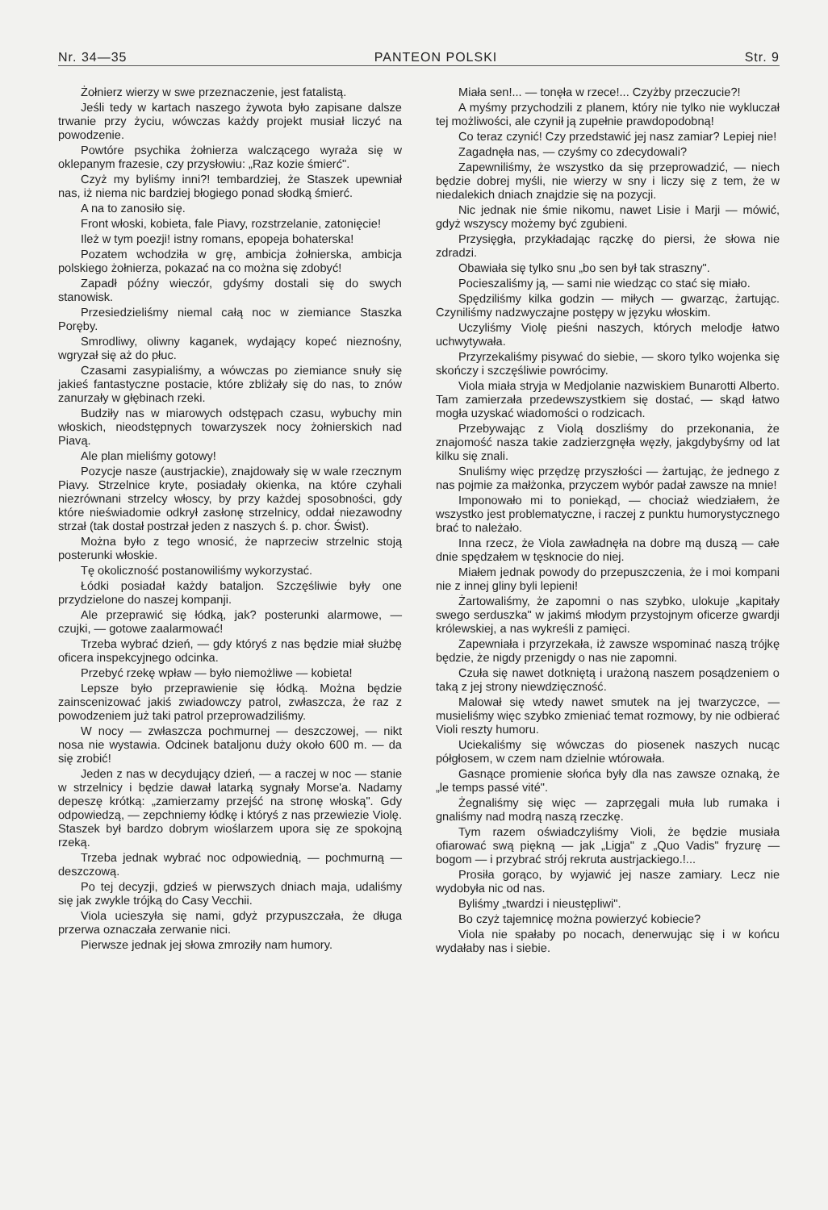Nr. 34—35 PANTEON POLSKI Str. 9
Żołnierz wierzy w swe przeznaczenie, jest fatalistą.
Jeśli tedy w kartach naszego żywota było zapisane dalsze trwanie przy życiu, wówczas każdy projekt musiał liczyć na powodzenie.
Powtóre psychika żołnierza walczącego wyraża się w oklepanym frazesie, czy przysłowiu: „Raz kozie śmierć".
Czyż my byliśmy inni?! tembardziej, że Staszek upewniał nas, iż niema nic bardziej błogiego ponad słodką śmierć.
A na to zanosiło się.
Front włoski, kobieta, fale Piavy, rozstrzelanie, zatonięcie!
Ileż w tym poezji! istny romans, epopeja bohaterska!
Pozatem wchodziła w grę, ambicja żołnierska, ambicja polskiego żołnierza, pokazać na co można się zdobyć!
Zapadł późny wieczór, gdyśmy dostali się do swych stanowisk.
Przesiedzieliśmy niemal całą noc w ziemiance Staszka Poręby.
Smrodliwy, oliwny kaganek, wydający kopeć nieznośny, wgryzał się aż do płuc.
Czasami zasypialiśmy, a wówczas po ziemiance snuły się jakieś fantastyczne postacie, które zbliżały się do nas, to znów zanurzały w głębinach rzeki.
Budziły nas w miarowych odstępach czasu, wybuchy min włoskich, nieodstępnych towarzyszek nocy żołnierskich nad Piavą.
Ale plan mieliśmy gotowy!
Pozycje nasze (austrjackie), znajdowały się w wale rzecznym Piavy. Strzelnice kryte, posiadały okienka, na które czyhali niezrównani strzelcy włoscy, by przy każdej sposobności, gdy które nieświadomie odkrył zasłonę strzelnicy, oddał niezawodny strzał (tak dostał postrzał jeden z naszych ś. p. chor. Świst).
Można było z tego wnosić, że naprzeciw strzelnic stoją posterunki włoskie.
Tę okoliczność postanowiliśmy wykorzystać.
Łódki posiadał każdy bataljon. Szczęśliwie były one przydzielone do naszej kompanji.
Ale przeprawić się łódką, jak? posterunki alarmowe, — czujki, — gotowe zaalarmować!
Trzeba wybrać dzień, — gdy któryś z nas będzie miał służbę oficera inspekcyjnego odcinka.
Przebyć rzekę wpław — było niemożliwe — kobieta!
Lepsze było przeprawienie się łódką. Można będzie zainscenizować jakiś zwiadowczy patrol, zwłaszcza, że raz z powodzeniem już taki patrol przeprowadziliśmy.
W nocy — zwłaszcza pochmurnej — deszczowej, — nikt nosa nie wystawia. Odcinek bataljonu duży około 600 m. — da się zrobić!
Jeden z nas w decydujący dzień, — a raczej w noc — stanie w strzelnicy i będzie dawał latarką sygnały Morse'a. Nadamy depeszę krótką: „zamierzamy przejść na stronę włoską". Gdy odpowiedzą, — zepchniemy łódkę i któryś z nas przewiezie Violę. Staszek był bardzo dobrym wioślarzem upora się ze spokojną rzeką.
Trzeba jednak wybrać noc odpowiednią, — pochmurną — deszczową.
Po tej decyzji, gdzieś w pierwszych dniach maja, udaliśmy się jak zwykle trójką do Casy Vecchii.
Viola ucieszyła się nami, gdyż przypuszczała, że długa przerwa oznaczała zerwanie nici.
Pierwsze jednak jej słowa zmroziły nam humory.
Miała sen!... — tonęła w rzece!... Czyżby przeczucie?!
A myśmy przychodzili z planem, który nie tylko nie wykluczał tej możliwości, ale czynił ją zupełnie prawdopodobną!
Co teraz czynić! Czy przedstawić jej nasz zamiar? Lepiej nie!
Zagadnęła nas, — czyśmy co zdecydowali?
Zapewniliśmy, że wszystko da się przeprowadzić, — niech będzie dobrej myśli, nie wierzy w sny i liczy się z tem, że w niedalekich dniach znajdzie się na pozycji.
Nic jednak nie śmie nikomu, nawet Lisie i Marji — mówić, gdyż wszyscy możemy być zgubieni.
Przysięgła, przykładając rączkę do piersi, że słowa nie zdradzi.
Obawiała się tylko snu „bo sen był tak straszny".
Pocieszaliśmy ją, — sami nie wiedząc co stać się miało.
Spędziliśmy kilka godzin — miłych — gwarząc, żartując. Czyniliśmy nadzwyczajne postępy w języku włoskim.
Uczyliśmy Violę pieśni naszych, których melodje łatwo uchwytywała.
Przyrzekaliśmy pisywać do siebie, — skoro tylko wojenka się skończy i szczęśliwie powrócimy.
Viola miała stryja w Medjolanie nazwiskiem Bunarotti Alberto. Tam zamierzała przedewszystkiem się dostać, — skąd łatwo mogła uzyskać wiadomości o rodzicach.
Przebywając z Violą doszliśmy do przekonania, że znajomość nasza takie zadzierzgnęła węzły, jakgdybyśmy od lat kilku się znali.
Snuliśmy więc przędzę przyszłości — żartując, że jednego z nas pojmie za małżonka, przyczem wybór padał zawsze na mnie!
Imponowało mi to poniekąd, — chociaż wiedziałem, że wszystko jest problematyczne, i raczej z punktu humorystycznego brać to należało.
Inna rzecz, że Viola zawładnęła na dobre mą duszą — całe dnie spędzałem w tęsknocie do niej.
Miałem jednak powody do przepuszczenia, że i moi kompani nie z innej gliny byli lepieni!
Żartowaliśmy, że zapomni o nas szybko, ulokuje „kapitały swego serduszka" w jakimś młodym przystojnym oficerze gwardji królewskiej, a nas wykreśli z pamięci.
Zapewniała i przyrzekała, iż zawsze wspominać naszą trójkę będzie, że nigdy przenigdy o nas nie zapomni.
Czuła się nawet dotkniętą i urażoną naszem posądzeniem o taką z jej strony niewdzięczność.
Malował się wtedy nawet smutek na jej twarzyczce, — musieliśmy więc szybko zmieniać temat rozmowy, by nie odbierać Violi reszty humoru.
Uciekaliśmy się wówczas do piosenek naszych nucąc półgłosem, w czem nam dzielnie wtórowała.
Gasnące promienie słońca były dla nas zawsze oznaką, że „le temps passé vité".
Żegnaliśmy się więc — zaprzęgali muła lub rumaka i gnaliśmy nad modrą naszą rzeczkę.
Tym razem oświadczyliśmy Violi, że będzie musiała ofiarować swą piękną — jak „Ligja" z „Quo Vadis" fryzurę — bogom — i przybrać strój rekruta austrjackiego.!...
Prosiła gorąco, by wyjawić jej nasze zamiary. Lecz nie wydobyła nic od nas.
Byliśmy „twardzi i nieustępliwi".
Bo czyż tajemnicę można powierzyć kobiecie?
Viola nie spałaby po nocach, denerwując się i w końcu wydałaby nas i siebie.